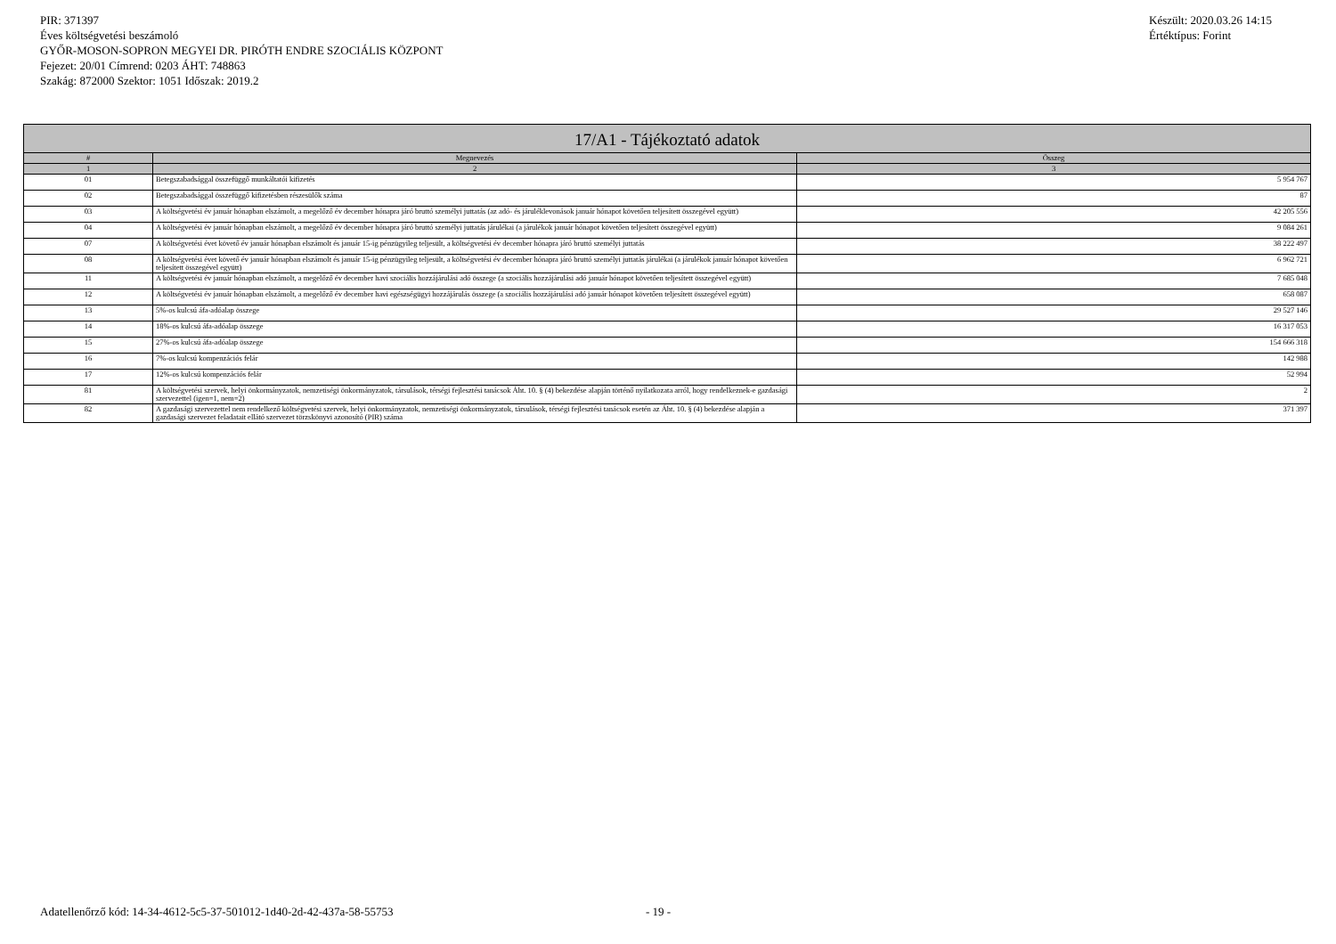PIR: 371397
Éves költségvetési beszámoló
GYŐR-MOSON-SOPRON MEGYEI DR. PIRÓTH ENDRE SZOCIÁLIS KÖZPONT
Fejezet: 20/01 Címrend: 0203 ÁHT: 748863
Szakág: 872000 Szektor: 1051 Időszak: 2019.2
Készült: 2020.03.26 14:15
Értéktípus: Forint
| 17/A1 - Tájékoztató adatok | | |
| --- | --- | --- |
| # | Megnevezés | Összeg |
| 1 | 2 | 3 |
| 01 | Betegszabadsággal összefüggő munkáltatói kifizetés | 5 954 767 |
| 02 | Betegszabadsággal összefüggő kifizetésben részesülők száma | 87 |
| 03 | A költségvetési év január hónapban elszámolt, a megelőző év december hónapra járó bruttó személyi juttatás (az adó- és járuléklevonások január hónapot követően teljesített összegével együtt) | 42 205 556 |
| 04 | A költségvetési év január hónapban elszámolt, a megelőző év december hónapra járó bruttó személyi juttatás járulékai (a járulékok január hónapot követően teljesített összegével együtt) | 9 084 261 |
| 07 | A költségvetési évet követő év január hónapban elszámolt és január 15-ig pénzügyileg teljesült, a költségvetési év december hónapra járó bruttó személyi juttatás | 38 222 497 |
| 08 | A költségvetési évet követő év január hónapban elszámolt és január 15-ig pénzügyileg teljesült, a költségvetési év december hónapra járó bruttó személyi juttatás járulékai (a járulékok január hónapot követően teljesített összegével együtt) | 6 962 721 |
| 11 | A költségvetési év január hónapban elszámolt, a megelőző év december havi szociális hozzájárulási adó összege (a szociális hozzájárulási adó január hónapot követően teljesített összegével együtt) | 7 685 048 |
| 12 | A költségvetési év január hónapban elszámolt, a megelőző év december havi egészségügyi hozzájárulás összege (a szociális hozzájárulási adó január hónapot követően teljesített összegével együtt) | 658 087 |
| 13 | 5%-os kulcsú áfa-adóalap összege | 29 527 146 |
| 14 | 18%-os kulcsú áfa-adóalap összege | 16 317 053 |
| 15 | 27%-os kulcsú áfa-adóalap összege | 154 666 318 |
| 16 | 7%-os kulcsú kompenzációs felár | 142 988 |
| 17 | 12%-os kulcsú kompenzációs felár | 52 994 |
| 81 | A költségvetési szervek, helyi önkormányzatok, nemzetiségi önkormányzatok, társulások, térségi fejlesztési tanácsok Áht. 10. § (4) bekezdése alapján történő nyilatkozata arról, hogy rendelkeznek-e gazdasági szervezettel (igen=1, nem=2) | 2 |
| 82 | A gazdasági szervezettel nem rendelkező költségvetési szervek, helyi önkormányzatok, nemzetiségi önkormányzatok, társulások, térségi fejlesztési tanácsok esetén az Áht. 10. § (4) bekezdése alapján a gazdasági szervezet feladatait ellátó szervezet törzskönyvi azonosító (PIR) száma | 371 397 |
Adatellenőrző kód: 14-34-4612-5c5-37-501012-1d40-2d-42-437a-58-55753 - 19 -